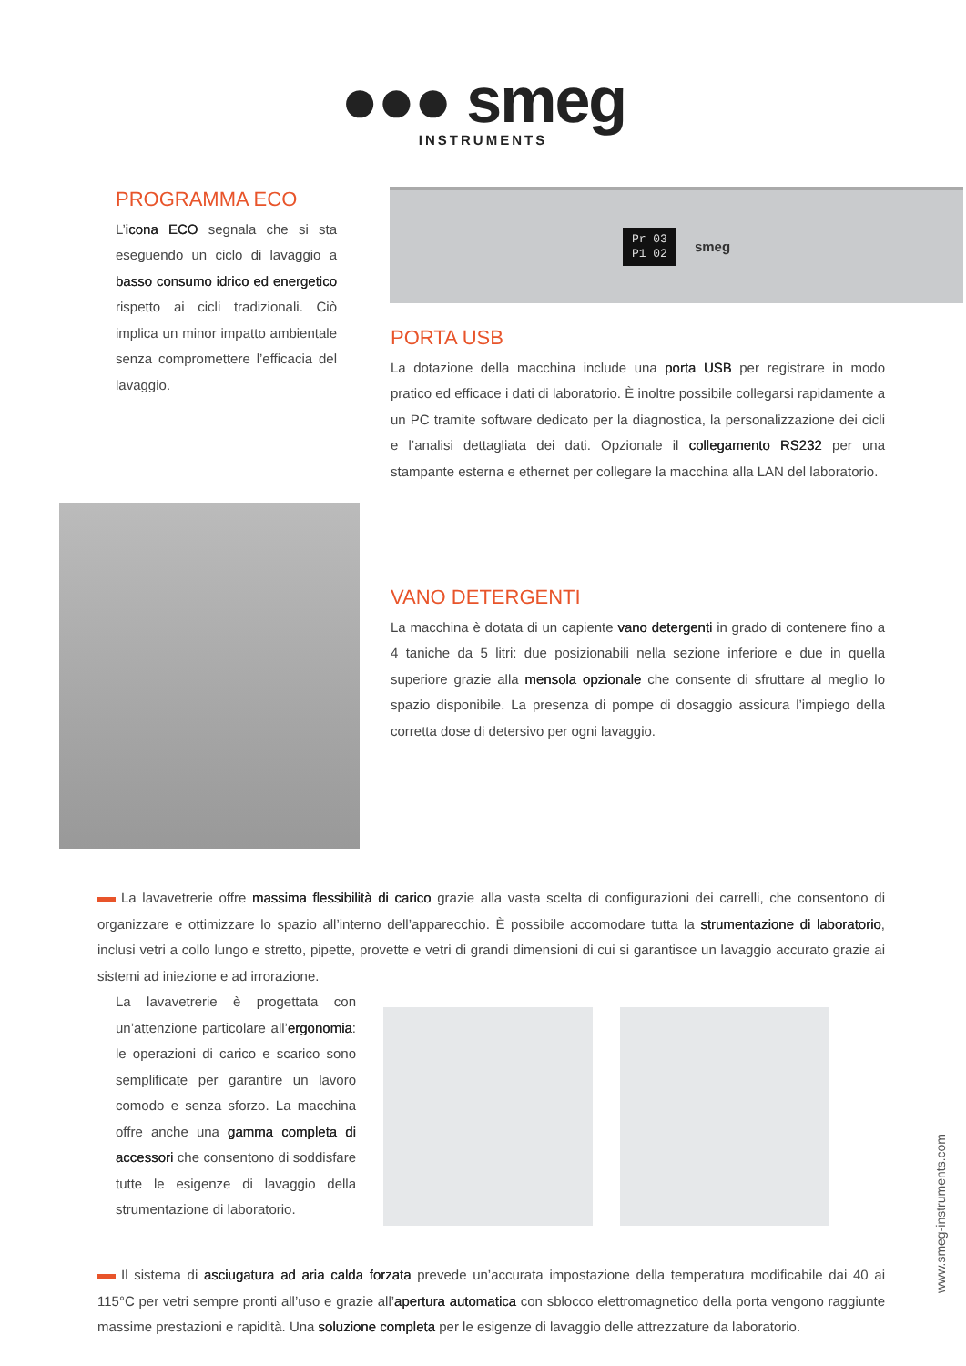●●● smeg
INSTRUMENTS
PROGRAMMA ECO
L’icona ECO segnala che si sta eseguendo un ciclo di lavaggio a basso consumo idrico ed energetico rispetto ai cicli tradizionali. Ciò implica un minor impatto ambientale senza compromettere l’efficacia del lavaggio.
Pr 03
P1 02
smeg
PORTA USB
La dotazione della macchina include una porta USB per registrare in modo pratico ed efficace i dati di laboratorio. È inoltre possibile collegarsi rapidamente a un PC tramite software dedicato per la diagnostica, la personalizzazione dei cicli e l’analisi dettagliata dei dati. Opzionale il collegamento RS232 per una stampante esterna e ethernet per collegare la macchina alla LAN del laboratorio.
VANO DETERGENTI
La macchina è dotata di un capiente vano detergenti in grado di contenere fino a 4 taniche da 5 litri: due posizionabili nella sezione inferiore e due in quella superiore grazie alla mensola opzionale che consente di sfruttare al meglio lo spazio disponibile. La presenza di pompe di dosaggio assicura l’impiego della corretta dose di detersivo per ogni lavaggio.
La lavavetrerie offre massima flessibilità di carico grazie alla vasta scelta di configurazioni dei carrelli, che consentono di organizzare e ottimizzare lo spazio all’interno dell’apparecchio. È possibile accomodare tutta la strumentazione di laboratorio, inclusi vetri a collo lungo e stretto, pipette, provette e vetri di grandi dimensioni di cui si garantisce un lavaggio accurato grazie ai sistemi ad iniezione e ad irrorazione.
La lavavetrerie è progettata con un’attenzione particolare all’ergonomia: le operazioni di carico e scarico sono semplificate per garantire un lavoro comodo e senza sforzo. La macchina offre anche una gamma completa di accessori che consentono di soddisfare tutte le esigenze di lavaggio della strumentazione di laboratorio.
Il sistema di asciugatura ad aria calda forzata prevede un’accurata impostazione della temperatura modificabile dai 40 ai 115°C per vetri sempre pronti all’uso e grazie all’apertura automatica con sblocco elettromagnetico della porta vengono raggiunte massime prestazioni e rapidità. Una soluzione completa per le esigenze di lavaggio delle attrezzature da laboratorio.
www.smeg-instruments.com